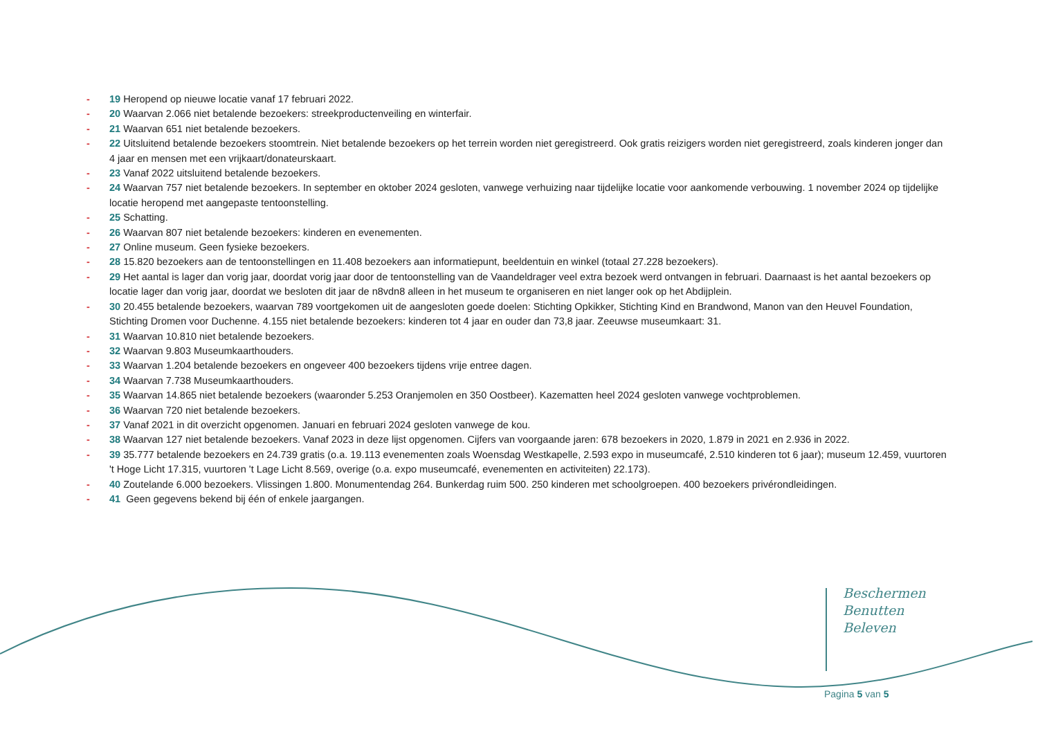- 19 Heropend op nieuwe locatie vanaf 17 februari 2022.
- 20 Waarvan 2.066 niet betalende bezoekers: streekproductenveiling en winterfair.
- 21 Waarvan 651 niet betalende bezoekers.
- 22 Uitsluitend betalende bezoekers stoomtrein. Niet betalende bezoekers op het terrein worden niet geregistreerd. Ook gratis reizigers worden niet geregistreerd, zoals kinderen jonger dan 4 jaar en mensen met een vrijkaart/donateurskaart.
- 23 Vanaf 2022 uitsluitend betalende bezoekers.
- 24 Waarvan 757 niet betalende bezoekers. In september en oktober 2024 gesloten, vanwege verhuizing naar tijdelijke locatie voor aankomende verbouwing. 1 november 2024 op tijdelijke locatie heropend met aangepaste tentoonstelling.
- 25 Schatting.
- 26 Waarvan 807 niet betalende bezoekers: kinderen en evenementen.
- 27 Online museum. Geen fysieke bezoekers.
- 28 15.820 bezoekers aan de tentoonstellingen en 11.408 bezoekers aan informatiepunt, beeldentuin en winkel (totaal 27.228 bezoekers).
- 29 Het aantal is lager dan vorig jaar, doordat vorig jaar door de tentoonstelling van de Vaandeldrager veel extra bezoek werd ontvangen in februari. Daarnaast is het aantal bezoekers op locatie lager dan vorig jaar, doordat we besloten dit jaar de n8vdn8 alleen in het museum te organiseren en niet langer ook op het Abdijplein.
- 30 20.455 betalende bezoekers, waarvan 789 voortgekomen uit de aangesloten goede doelen: Stichting Opkikker, Stichting Kind en Brandwond, Manon van den Heuvel Foundation, Stichting Dromen voor Duchenne. 4.155 niet betalende bezoekers: kinderen tot 4 jaar en ouder dan 73,8 jaar. Zeeuwse museumkaart: 31.
- 31 Waarvan 10.810 niet betalende bezoekers.
- 32 Waarvan 9.803 Museumkaarthouders.
- 33 Waarvan 1.204 betalende bezoekers en ongeveer 400 bezoekers tijdens vrije entree dagen.
- 34 Waarvan 7.738 Museumkaarthouders.
- 35 Waarvan 14.865 niet betalende bezoekers (waaronder 5.253 Oranjemolen en 350 Oostbeer). Kazematten heel 2024 gesloten vanwege vochtproblemen.
- 36 Waarvan 720 niet betalende bezoekers.
- 37 Vanaf 2021 in dit overzicht opgenomen. Januari en februari 2024 gesloten vanwege de kou.
- 38 Waarvan 127 niet betalende bezoekers. Vanaf 2023 in deze lijst opgenomen. Cijfers van voorgaande jaren: 678 bezoekers in 2020, 1.879 in 2021 en 2.936 in 2022.
- 39 35.777 betalende bezoekers en 24.739 gratis (o.a. 19.113 evenementen zoals Woensdag Westkapelle, 2.593 expo in museumcafé, 2.510 kinderen tot 6 jaar); museum 12.459, vuurtoren 't Hoge Licht 17.315, vuurtoren 't Lage Licht 8.569, overige (o.a. expo museumcafé, evenementen en activiteiten) 22.173).
- 40 Zoutelande 6.000 bezoekers. Vlissingen 1.800. Monumentendag 264. Bunkerdag ruim 500. 250 kinderen met schoolgroepen. 400 bezoekers privérondleidingen.
- 41 Geen gegevens bekend bij één of enkele jaargangen.
Beschermen
Benutten
Beleven
Pagina 5 van 5